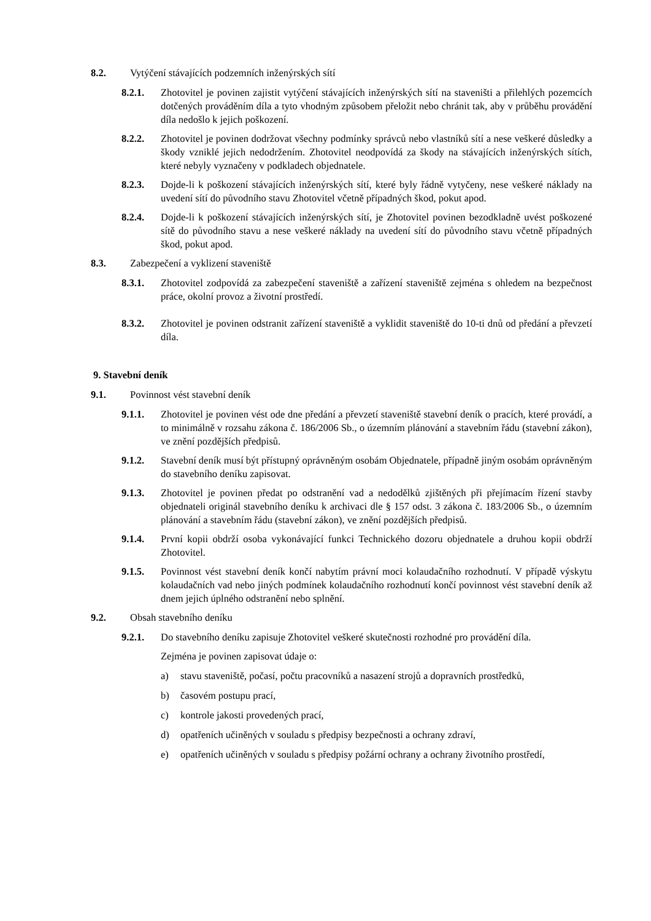8.2. Vytýčení stávajících podzemních inženýrských sítí
8.2.1. Zhotovitel je povinen zajistit vytýčení stávajících inženýrských sítí na staveništi a přilehlých pozemcích dotčených prováděním díla a tyto vhodným způsobem přeložit nebo chránit tak, aby v průběhu provádění díla nedošlo k jejich poškození.
8.2.2. Zhotovitel je povinen dodržovat všechny podmínky správců nebo vlastníků sítí a nese veškeré důsledky a škody vzniklé jejich nedodržením. Zhotovitel neodpovídá za škody na stávajících inženýrských sítích, které nebyly vyznačeny v podkladech objednatele.
8.2.3. Dojde-li k poškození stávajících inženýrských sítí, které byly řádně vytyčeny, nese veškeré náklady na uvedení sítí do původního stavu Zhotovitel včetně případných škod, pokut apod.
8.2.4. Dojde-li k poškození stávajících inženýrských sítí, je Zhotovitel povinen bezodkladně uvést poškozené sítě do původního stavu a nese veškeré náklady na uvedení sítí do původního stavu včetně případných škod, pokut apod.
8.3. Zabezpečení a vyklizení staveniště
8.3.1. Zhotovitel zodpovídá za zabezpečení staveniště a zařízení staveniště zejména s ohledem na bezpečnost práce, okolní provoz a životní prostředí.
8.3.2. Zhotovitel je povinen odstranit zařízení staveniště a vyklidit staveniště do 10-ti dnů od předání a převzetí díla.
9. Stavební deník
9.1. Povinnost vést stavební deník
9.1.1. Zhotovitel je povinen vést ode dne předání a převzetí staveniště stavební deník o pracích, které provádí, a to minimálně v rozsahu zákona č. 186/2006 Sb., o územním plánování a stavebním řádu (stavební zákon), ve znění pozdějších předpisů.
9.1.2. Stavební deník musí být přístupný oprávněným osobám Objednatele, případně jiným osobám oprávněným do stavebního deníku zapisovat.
9.1.3. Zhotovitel je povinen předat po odstranění vad a nedodělků zjištěných při přejímacím řízení stavby objednateli originál stavebního deníku k archivaci dle § 157 odst. 3 zákona č. 183/2006 Sb., o územním plánování a stavebním řádu (stavební zákon), ve znění pozdějších předpisů.
9.1.4. První kopii obdrží osoba vykonávající funkci Technického dozoru objednatele a druhou kopii obdrží Zhotovitel.
9.1.5. Povinnost vést stavební deník končí nabytím právní moci kolaudačního rozhodnutí. V případě výskytu kolaudačních vad nebo jiných podmínek kolaudačního rozhodnutí končí povinnost vést stavební deník až dnem jejich úplného odstranění nebo splnění.
9.2. Obsah stavebního deníku
9.2.1. Do stavebního deníku zapisuje Zhotovitel veškeré skutečnosti rozhodné pro provádění díla.
Zejména je povinen zapisovat údaje o:
a) stavu staveniště, počasí, počtu pracovníků a nasazení strojů a dopravních prostředků,
b) časovém postupu prací,
c) kontrole jakosti provedených prací,
d) opatřeních učiněných v souladu s předpisy bezpečnosti a ochrany zdraví,
e) opatřeních učiněných v souladu s předpisy požární ochrany a ochrany životního prostředí,